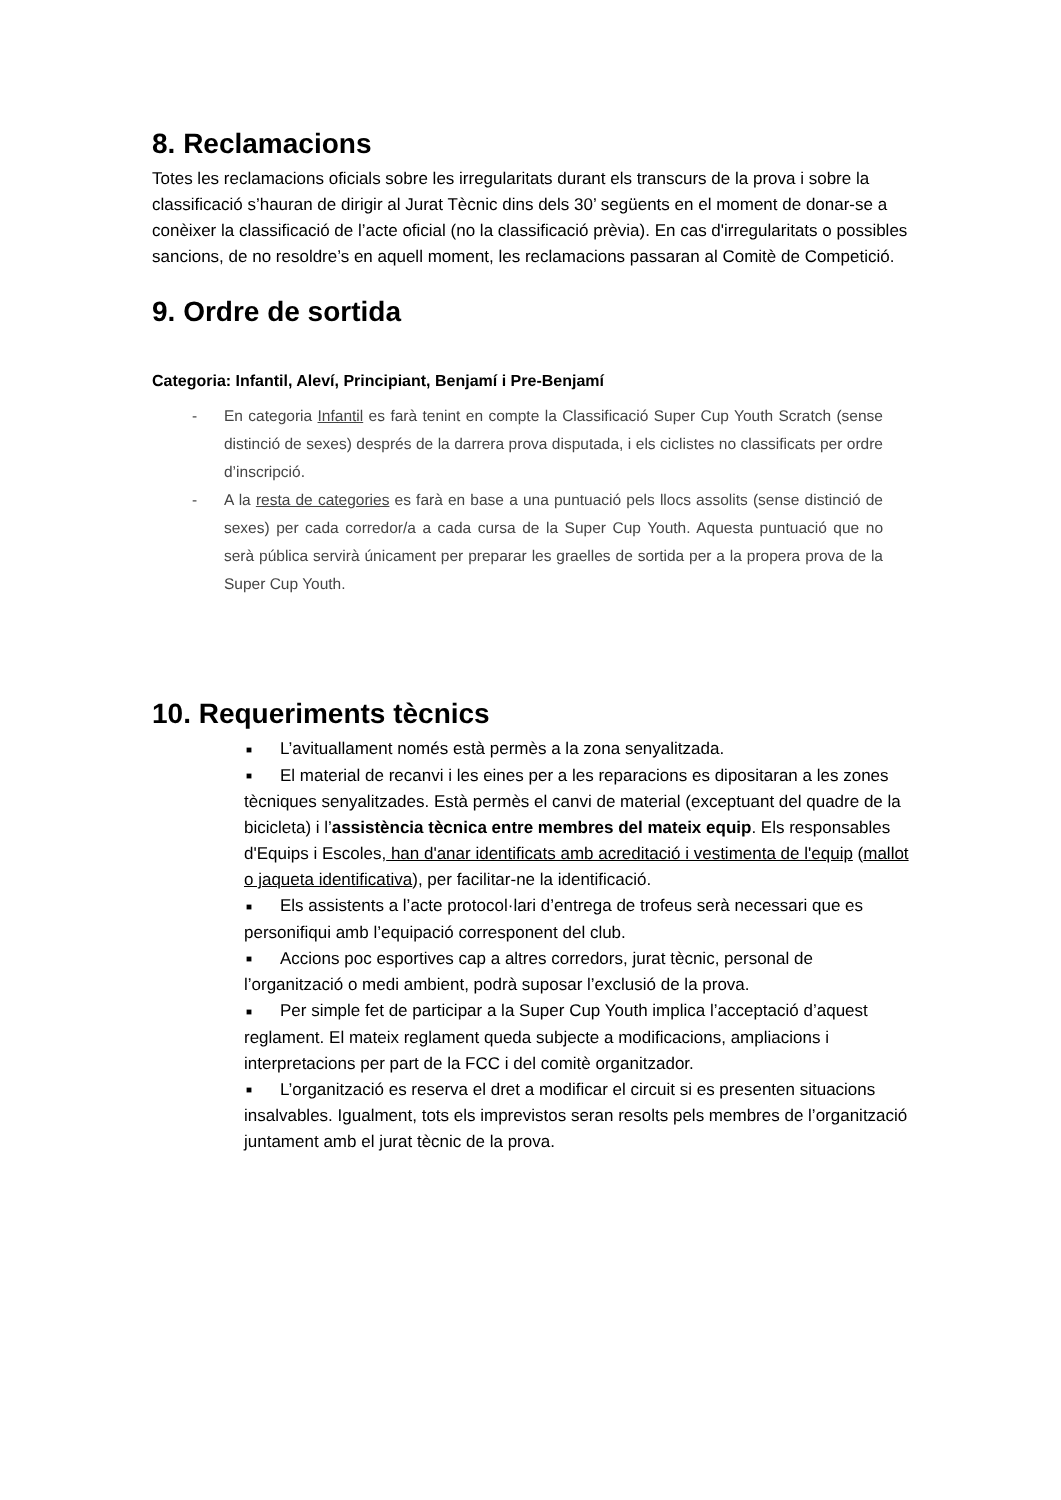8. Reclamacions
Totes les reclamacions oficials sobre les irregularitats durant els transcurs de la prova i sobre la classificació s’hauran de dirigir al Jurat Tècnic dins dels 30’ següents en el moment de donar-se a conèixer la classificació de l’acte oficial (no la classificació prèvia). En cas d'irregularitats o possibles sancions, de no resoldre’s en aquell moment, les reclamacions passaran al Comitè de Competició.
9. Ordre de sortida
Categoria: Infantil, Aleví, Principiant, Benjamí i Pre-Benjamí
- En categoria Infantil es farà tenint en compte la Classificació Super Cup Youth Scratch (sense distinció de sexes) després de la darrera prova disputada, i els ciclistes no classificats per ordre d’inscripció.
- A la resta de categories es farà en base a una puntuació pels llocs assolits (sense distinció de sexes) per cada corredor/a a cada cursa de la Super Cup Youth. Aquesta puntuació que no serà pública servirà únicament per preparar les graelles de sortida per a la propera prova de la Super Cup Youth.
10. Requeriments tècnics
■ L’avituallament només està permès a la zona senyalitzada.
■ El material de recanvi i les eines per a les reparacions es dipositaran a les zones tècniques senyalitzades. Està permès el canvi de material (exceptuant del quadre de la bicicleta) i l’assistència tècnica entre membres del mateix equip. Els responsables d'Equips i Escoles, han d'anar identificats amb acreditació i vestimenta de l'equip (mallot o jaqueta identificativa), per facilitar-ne la identificació.
■ Els assistents a l’acte protocol·lari d’entrega de trofeus serà necessari que es personifiqui amb l’equipació corresponent del club.
■ Accions poc esportives cap a altres corredors, jurat tècnic, personal de l’organització o medi ambient, podrà suposar l’exclusió de la prova.
■ Per simple fet de participar a la Super Cup Youth implica l’acceptació d’aquest reglament. El mateix reglament queda subjecte a modificacions, ampliacions i interpretacions per part de la FCC i del comitè organitzador.
■ L’organització es reserva el dret a modificar el circuit si es presenten situacions insalvables. Igualment, tots els imprevistos seran resolts pels membres de l’organització juntament amb el jurat tècnic de la prova.